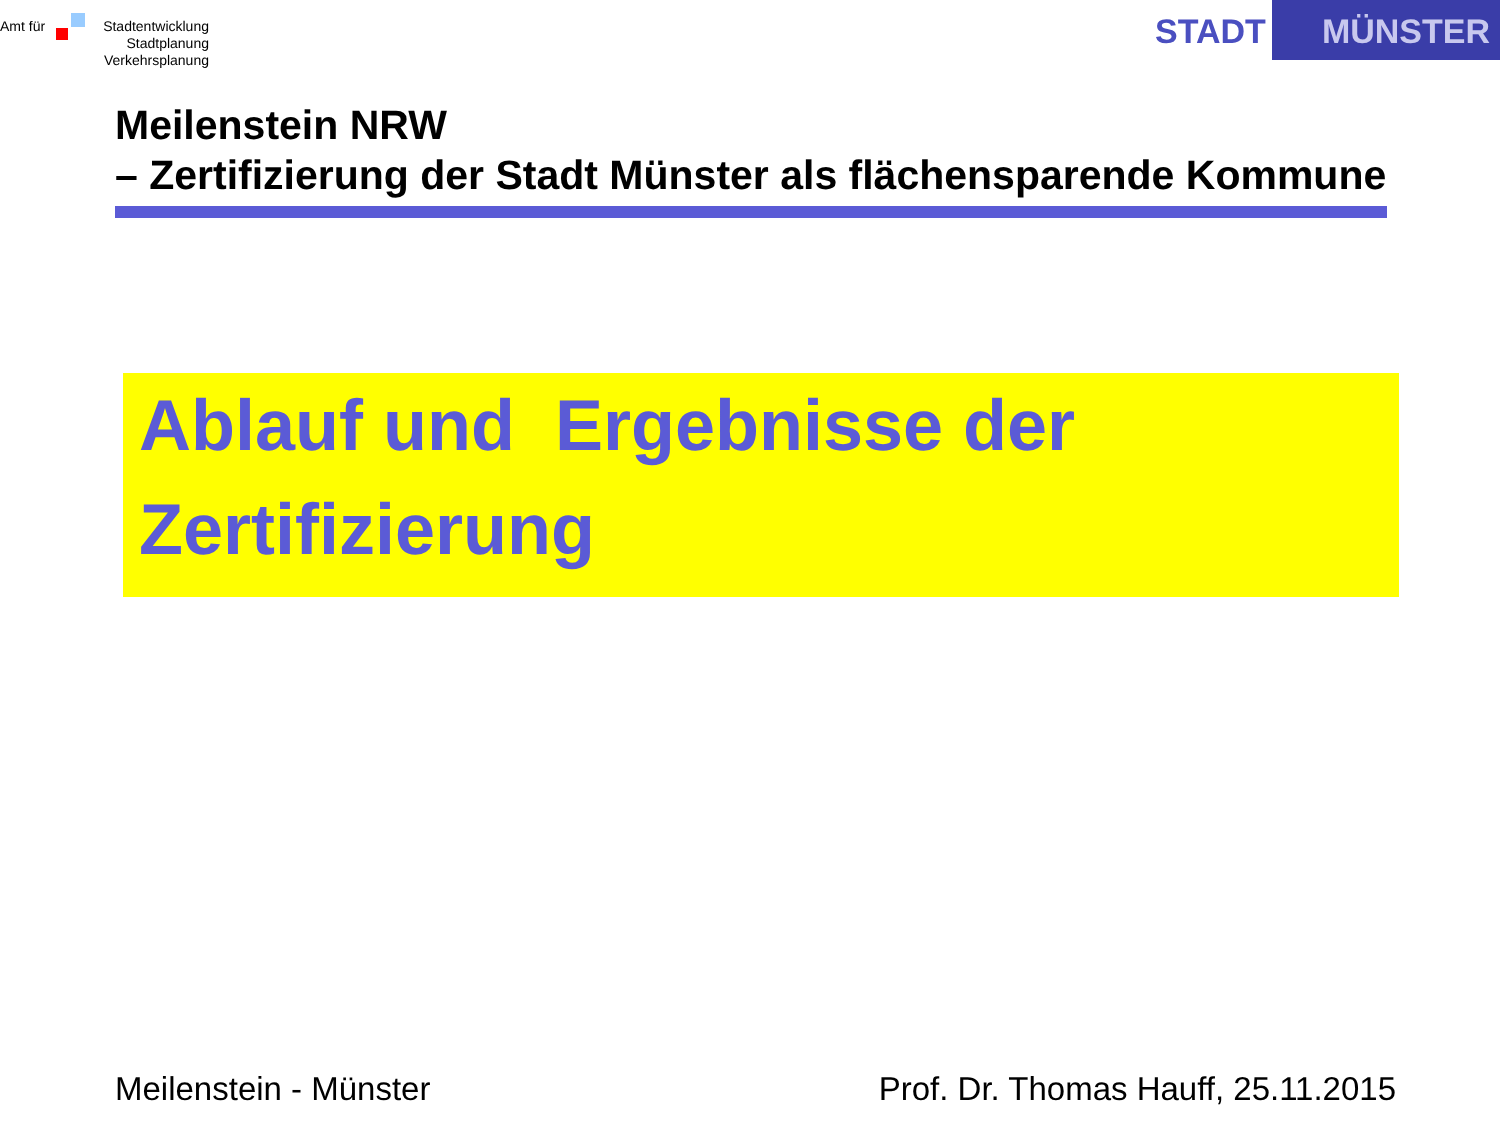Amt für
Stadtentwicklung
Stadtplanung
Verkehrsplanung
STADT
MÜNSTER
Meilenstein NRW
– Zertifizierung der Stadt Münster als flächensparende Kommune
Ablauf und Ergebnisse der Zertifizierung
Meilenstein - Münster Prof. Dr. Thomas Hauff, 25.11.2015